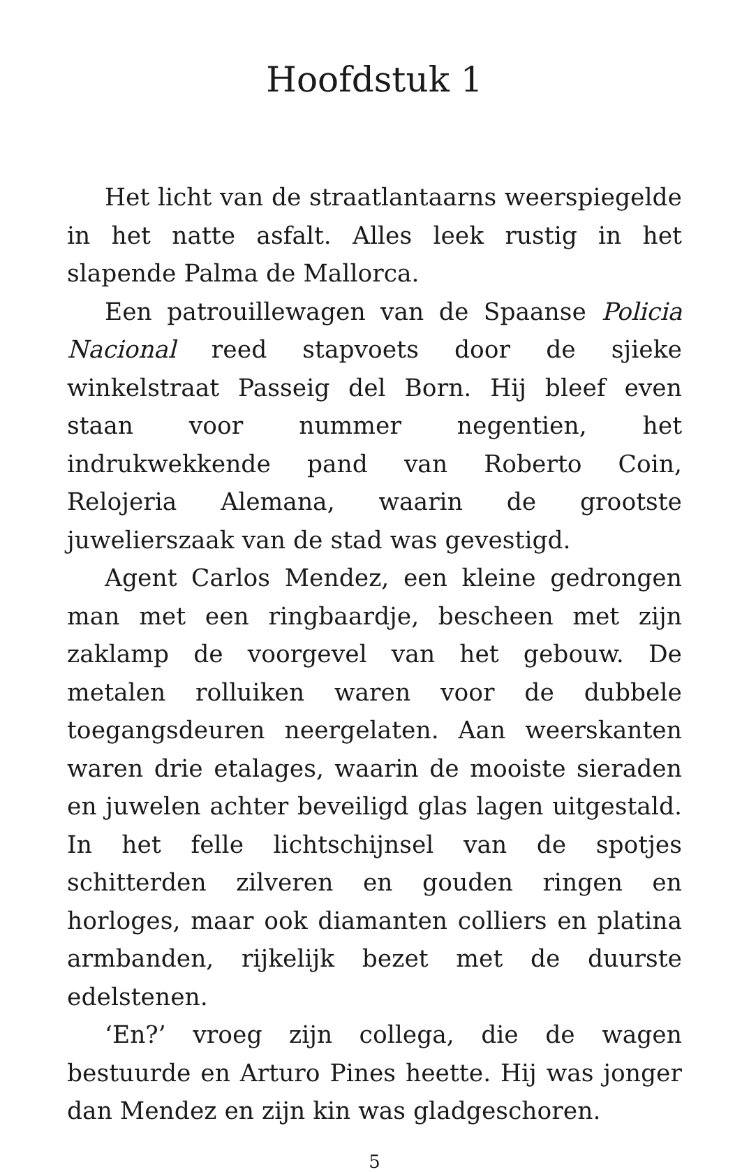Hoofdstuk 1
Het licht van de straatlantaarns weerspiegelde in het natte asfalt. Alles leek rustig in het slapende Palma de Mallorca.
Een patrouillewagen van de Spaanse Policia Nacional reed stapvoets door de sjieke winkelstraat Passeig del Born. Hij bleef even staan voor nummer negentien, het indrukwekkende pand van Roberto Coin, Relojeria Alemana, waarin de grootste juwelierszaak van de stad was gevestigd.
Agent Carlos Mendez, een kleine gedrongen man met een ringbaardje, bescheen met zijn zaklamp de voorgevel van het gebouw. De metalen rolluiken waren voor de dubbele toegangsdeuren neergelaten. Aan weerskanten waren drie etalages, waarin de mooiste sieraden en juwelen achter beveiligd glas lagen uitgestald. In het felle lichtschijnsel van de spotjes schitterden zilveren en gouden ringen en horloges, maar ook diamanten colliers en platina armbanden, rijkelijk bezet met de duurste edelstenen.
‘En?’ vroeg zijn collega, die de wagen bestuurde en Arturo Pines heette. Hij was jonger dan Mendez en zijn kin was gladgeschoren.
5